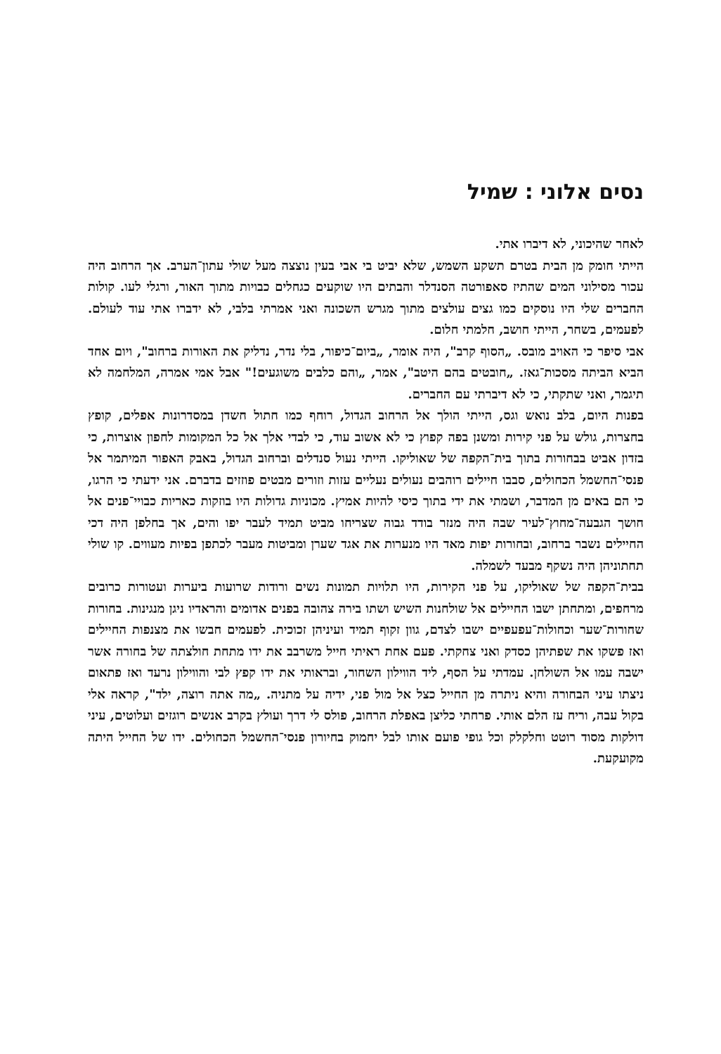נסים אלוני : שמיל
לאחר שהיכוני, לא דיברו אתי.
הייתי חומק מן הבית בטרם תשקע השמש, שלא יביט בי אבי בעין נוצצה מעל שולי עתון־הערב. אך הרחוב היה עכור מסילוני המים שהתיז סאפורטה הסנדלר והבתים היו שוקעים כגחלים כבויות מתוך האור, ורגלי לעו. קולות החברים שלי היו נוסקים כמו גצים עולצים מתוך מגרש השכונה ואני אמרתי בלבי, לא ידברו אתי עוד לעולם. לפעמים, בשחר, הייתי חושב, חלמתי חלום.
אבי סיפר כי האויב מובס. „הסוף קרב", היה אומר, „ביום־כיפור, בלי נדר, נדליק את האורות ברחוב", ויום אחד הביא הביתה מסכות־גאז. „חובטים בהם היטב", אמר, „והם כלבים משוגעים!" אבל אמי אמרה, המלחמה לא תיגמר, ואני שתקתי, כי לא דיברתי עם החברים.
בפנות היום, בלב נואש וגס, הייתי הולך אל הרחוב הגדול, רוחף כמו חתול חשדן במסדרונות אפלים, קופץ בחצרות, גולש על פני קירות ומשנן בפה קפוץ כי לא אשוב עוד, כי לבדי אלך אל כל המקומות לחפון אוצרות, כי בזדון אביט בבחורות בתוך בית־הקפה של שאוליקו. הייתי נעול סנדלים וברחוב הגדול, באבק האפור המיתמר אל פנסי־החשמל הכחולים, סבבו חיילים רוהבים נעולים נעליים עזות וזורים מבטים פוזזים בדברם. אני ידעתי כי הרגו, כי הם באים מן המדבר, ושמתי את ידי בתוך כיסי להיות אמיץ. מכוניות גדולות היו בוזקות כאריות כבויי־פנים אל חושך הגבעה־מחוץ־לעיר שבה היה מנזר בודד גבוה שצריחו מביט תמיד לעבר יפו והים, אך בחלפן היה דכי החיילים נשבר ברחוב, ובחורות יפות מאד היו מנערות את אגד שערן ומביטות מעבר לכתפן בפיות מעווים. קו שולי תחתוניהן היה נשקף מבעד לשמלה.
בבית־הקפה של שאוליקו, על פני הקירות, היו תלויות תמונות נשים ורודות שרועות ביערות ועטורות כרובים מרחפים, ומתחתן ישבו החיילים אל שולחנות השיש ושתו בירה צהובה בפנים אדומים והראדיו ניגן מנגינות. בחורות שחורות־שער וכחולות־עפעפיים ישבו לצדם, גוון זקוף תמיד ועיניהן זכוכית. לפעמים חבשו את מצנפות החיילים ואז פשקו את שפתיהן כסדק ואני צחקתי. פעם אחת ראיתי חייל משרבב את ידו מתחת חולצתה של בחורה אשר ישבה עמו אל השולחן. עמדתי על הסף, ליד הווילון השחור, ובראותי את ידו קפץ לבי והווילון נרעד ואז פתאום ניצתו עיני הבחורה והיא ניתרה מן החייל כצל אל מול פני, ידיה על מתניה. „מה אתה רוצה, ילד", קראה אלי בקול עבה, וריח עז הלם אותי. פרחתי כליצן באפלת הרחוב, פולס לי דרך ועולץ בקרב אנשים רוגזים ועלוטים, עיני דולקות מסוד רוטט וחלקלק וכל גופי פועם אותו לבל יחמוק בחיורון פנסי־החשמל הכחולים. ידו של החייל היתה מקועקעת.